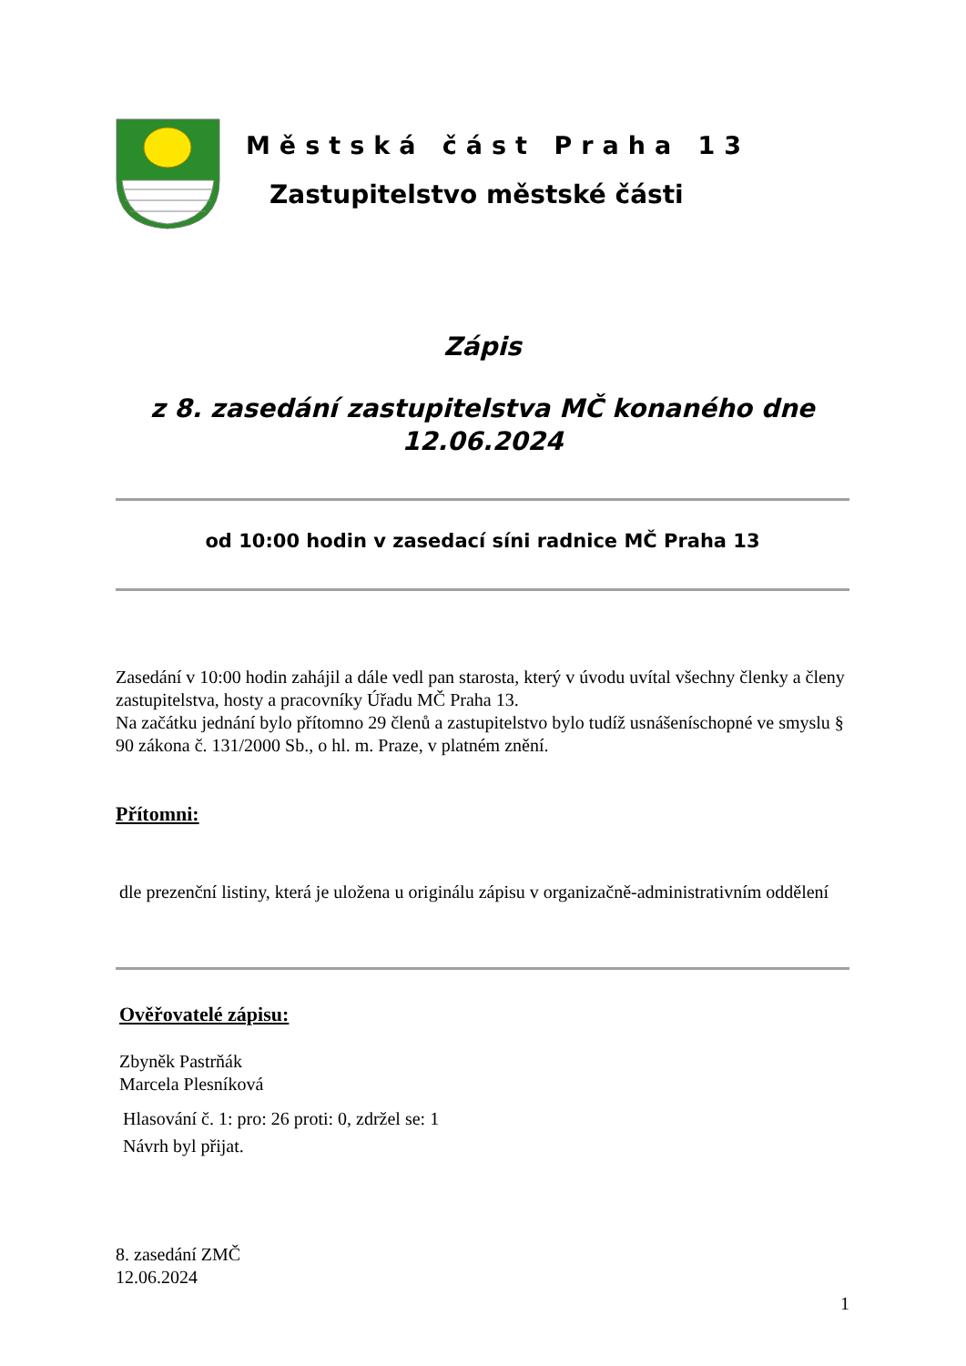Městská část Praha 13
Zastupitelstvo městské části
Zápis
z 8. zasedání zastupitelstva MČ konaného dne
12.06.2024
od 10:00 hodin v zasedací síni radnice MČ Praha 13
Zasedání v 10:00 hodin zahájil a dále vedl pan starosta, který v úvodu uvítal všechny členky a členy zastupitelstva, hosty a pracovníky Úřadu MČ Praha 13.
Na začátku jednání bylo přítomno 29 členů a zastupitelstvo bylo tudíž usnášeníschopné ve smyslu § 90 zákona č. 131/2000 Sb., o hl. m. Praze, v platném znění.
Přítomni:
dle prezenční listiny, která je uložena u originálu zápisu v organizačně-administrativním oddělení
Ověřovatelé zápisu:
Zbyněk Pastrňák
Marcela Plesníková
Hlasování č. 1: pro: 26 proti: 0, zdržel se: 1
Návrh byl přijat.
8. zasedání ZMČ
12.06.2024
1